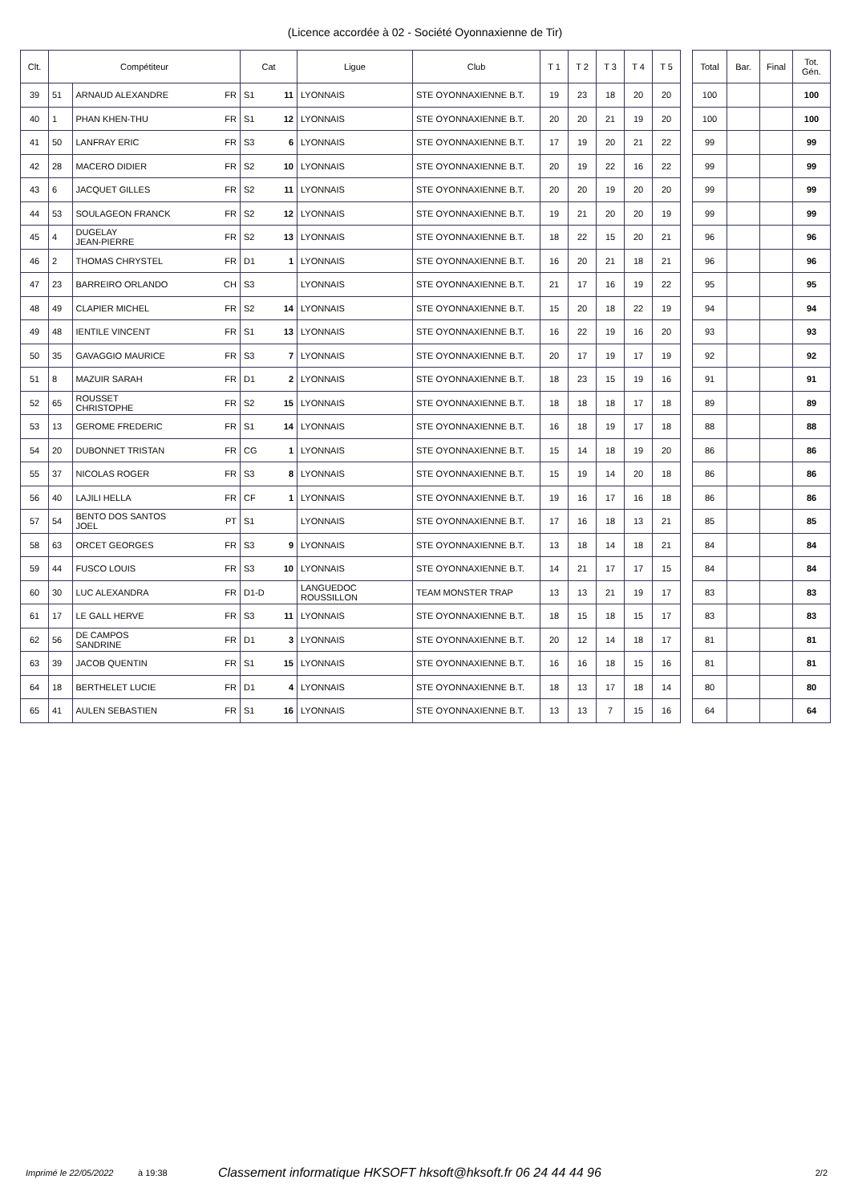(Licence accordée à 02 - Société Oyonnaxienne de Tir)
| Clt. | Compétiteur | | | Cat | | Ligue | Club | T 1 | T 2 | T 3 | T 4 | T 5 | | Total | Bar. | Final | Tot. Gén. |
| --- | --- | --- | --- | --- | --- | --- | --- | --- | --- | --- | --- | --- | --- | --- | --- | --- | --- |
| 39 | 51 | ARNAUD ALEXANDRE | FR | S1 | 11 | LYONNAIS | STE OYONNAXIENNE B.T. | 19 | 23 | 18 | 20 | 20 | | 100 | | | 100 |
| 40 | 1 | PHAN KHEN-THU | FR | S1 | 12 | LYONNAIS | STE OYONNAXIENNE B.T. | 20 | 20 | 21 | 19 | 20 | | 100 | | | 100 |
| 41 | 50 | LANFRAY ERIC | FR | S3 | 6 | LYONNAIS | STE OYONNAXIENNE B.T. | 17 | 19 | 20 | 21 | 22 | | 99 | | | 99 |
| 42 | 28 | MACERO DIDIER | FR | S2 | 10 | LYONNAIS | STE OYONNAXIENNE B.T. | 20 | 19 | 22 | 16 | 22 | | 99 | | | 99 |
| 43 | 6 | JACQUET GILLES | FR | S2 | 11 | LYONNAIS | STE OYONNAXIENNE B.T. | 20 | 20 | 19 | 20 | 20 | | 99 | | | 99 |
| 44 | 53 | SOULAGEON FRANCK | FR | S2 | 12 | LYONNAIS | STE OYONNAXIENNE B.T. | 19 | 21 | 20 | 20 | 19 | | 99 | | | 99 |
| 45 | 4 | DUGELAY JEAN-PIERRE | FR | S2 | 13 | LYONNAIS | STE OYONNAXIENNE B.T. | 18 | 22 | 15 | 20 | 21 | | 96 | | | 96 |
| 46 | 2 | THOMAS CHRYSTEL | FR | D1 | 1 | LYONNAIS | STE OYONNAXIENNE B.T. | 16 | 20 | 21 | 18 | 21 | | 96 | | | 96 |
| 47 | 23 | BARREIRO ORLANDO | CH | S3 | | LYONNAIS | STE OYONNAXIENNE B.T. | 21 | 17 | 16 | 19 | 22 | | 95 | | | 95 |
| 48 | 49 | CLAPIER MICHEL | FR | S2 | 14 | LYONNAIS | STE OYONNAXIENNE B.T. | 15 | 20 | 18 | 22 | 19 | | 94 | | | 94 |
| 49 | 48 | IENTILE VINCENT | FR | S1 | 13 | LYONNAIS | STE OYONNAXIENNE B.T. | 16 | 22 | 19 | 16 | 20 | | 93 | | | 93 |
| 50 | 35 | GAVAGGIO MAURICE | FR | S3 | 7 | LYONNAIS | STE OYONNAXIENNE B.T. | 20 | 17 | 19 | 17 | 19 | | 92 | | | 92 |
| 51 | 8 | MAZUIR SARAH | FR | D1 | 2 | LYONNAIS | STE OYONNAXIENNE B.T. | 18 | 23 | 15 | 19 | 16 | | 91 | | | 91 |
| 52 | 65 | ROUSSET CHRISTOPHE | FR | S2 | 15 | LYONNAIS | STE OYONNAXIENNE B.T. | 18 | 18 | 18 | 17 | 18 | | 89 | | | 89 |
| 53 | 13 | GEROME FREDERIC | FR | S1 | 14 | LYONNAIS | STE OYONNAXIENNE B.T. | 16 | 18 | 19 | 17 | 18 | | 88 | | | 88 |
| 54 | 20 | DUBONNET TRISTAN | FR | CG | 1 | LYONNAIS | STE OYONNAXIENNE B.T. | 15 | 14 | 18 | 19 | 20 | | 86 | | | 86 |
| 55 | 37 | NICOLAS ROGER | FR | S3 | 8 | LYONNAIS | STE OYONNAXIENNE B.T. | 15 | 19 | 14 | 20 | 18 | | 86 | | | 86 |
| 56 | 40 | LAJILI HELLA | FR | CF | 1 | LYONNAIS | STE OYONNAXIENNE B.T. | 19 | 16 | 17 | 16 | 18 | | 86 | | | 86 |
| 57 | 54 | BENTO DOS SANTOS JOEL | PT | S1 | | LYONNAIS | STE OYONNAXIENNE B.T. | 17 | 16 | 18 | 13 | 21 | | 85 | | | 85 |
| 58 | 63 | ORCET GEORGES | FR | S3 | 9 | LYONNAIS | STE OYONNAXIENNE B.T. | 13 | 18 | 14 | 18 | 21 | | 84 | | | 84 |
| 59 | 44 | FUSCO LOUIS | FR | S3 | 10 | LYONNAIS | STE OYONNAXIENNE B.T. | 14 | 21 | 17 | 17 | 15 | | 84 | | | 84 |
| 60 | 30 | LUC ALEXANDRA | FR | D1-D | | LANGUEDOC ROUSSILLON | TEAM MONSTER TRAP | 13 | 13 | 21 | 19 | 17 | | 83 | | | 83 |
| 61 | 17 | LE GALL HERVE | FR | S3 | 11 | LYONNAIS | STE OYONNAXIENNE B.T. | 18 | 15 | 18 | 15 | 17 | | 83 | | | 83 |
| 62 | 56 | DE CAMPOS SANDRINE | FR | D1 | 3 | LYONNAIS | STE OYONNAXIENNE B.T. | 20 | 12 | 14 | 18 | 17 | | 81 | | | 81 |
| 63 | 39 | JACOB QUENTIN | FR | S1 | 15 | LYONNAIS | STE OYONNAXIENNE B.T. | 16 | 16 | 18 | 15 | 16 | | 81 | | | 81 |
| 64 | 18 | BERTHELET LUCIE | FR | D1 | 4 | LYONNAIS | STE OYONNAXIENNE B.T. | 18 | 13 | 17 | 18 | 14 | | 80 | | | 80 |
| 65 | 41 | AULEN SEBASTIEN | FR | S1 | 16 | LYONNAIS | STE OYONNAXIENNE B.T. | 13 | 13 | 7 | 15 | 16 | | 64 | | | 64 |
Imprimé le 22/05/2022 à 19:38 Classement informatique HKSOFT hksoft@hksoft.fr 06 24 44 44 96 2/2